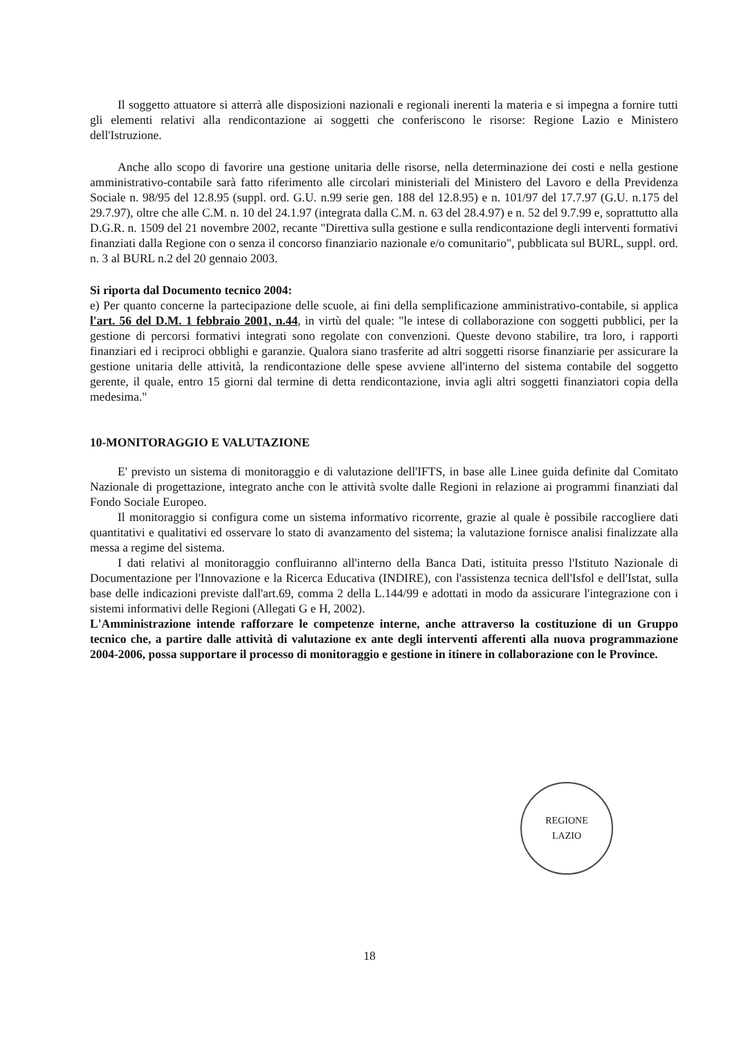Il soggetto attuatore si atterrà alle disposizioni nazionali e regionali inerenti la materia e si impegna a fornire tutti gli elementi relativi alla rendicontazione ai soggetti che conferiscono le risorse: Regione Lazio e Ministero dell'Istruzione.
Anche allo scopo di favorire una gestione unitaria delle risorse, nella determinazione dei costi e nella gestione amministrativo-contabile sarà fatto riferimento alle circolari ministeriali del Ministero del Lavoro e della Previdenza Sociale n. 98/95 del 12.8.95 (suppl. ord. G.U. n.99 serie gen. 188 del 12.8.95) e n. 101/97 del 17.7.97 (G.U. n.175 del 29.7.97), oltre che alle C.M. n. 10 del 24.1.97 (integrata dalla C.M. n. 63 del 28.4.97) e n. 52 del 9.7.99 e, soprattutto alla D.G.R. n. 1509 del 21 novembre 2002, recante "Direttiva sulla gestione e sulla rendicontazione degli interventi formativi finanziati dalla Regione con o senza il concorso finanziario nazionale e/o comunitario", pubblicata sul BURL, suppl. ord. n. 3 al BURL n.2 del 20 gennaio 2003.
Si riporta dal Documento tecnico 2004:
e) Per quanto concerne la partecipazione delle scuole, ai fini della semplificazione amministrativo-contabile, si applica l'art. 56 del D.M. 1 febbraio 2001, n.44, in virtù del quale: "le intese di collaborazione con soggetti pubblici, per la gestione di percorsi formativi integrati sono regolate con convenzioni. Queste devono stabilire, tra loro, i rapporti finanziari ed i reciproci obblighi e garanzie. Qualora siano trasferite ad altri soggetti risorse finanziarie per assicurare la gestione unitaria delle attività, la rendicontazione delle spese avviene all'interno del sistema contabile del soggetto gerente, il quale, entro 15 giorni dal termine di detta rendicontazione, invia agli altri soggetti finanziatori copia della medesima."
10-MONITORAGGIO E VALUTAZIONE
E' previsto un sistema di monitoraggio e di valutazione dell'IFTS, in base alle Linee guida definite dal Comitato Nazionale di progettazione, integrato anche con le attività svolte dalle Regioni in relazione ai programmi finanziati dal Fondo Sociale Europeo.
Il monitoraggio si configura come un sistema informativo ricorrente, grazie al quale è possibile raccogliere dati quantitativi e qualitativi ed osservare lo stato di avanzamento del sistema; la valutazione fornisce analisi finalizzate alla messa a regime del sistema.
I dati relativi al monitoraggio confluiranno all'interno della Banca Dati, istituita presso l'Istituto Nazionale di Documentazione per l'Innovazione e la Ricerca Educativa (INDIRE), con l'assistenza tecnica dell'Isfol e dell'Istat, sulla base delle indicazioni previste dall'art.69, comma 2 della L.144/99 e adottati in modo da assicurare l'integrazione con i sistemi informativi delle Regioni (Allegati G e H, 2002).
L'Amministrazione intende rafforzare le competenze interne, anche attraverso la costituzione di un Gruppo tecnico che, a partire dalle attività di valutazione ex ante degli interventi afferenti alla nuova programmazione 2004-2006, possa supportare il processo di monitoraggio e gestione in itinere in collaborazione con le Province.
REGIONE
LAZIO
18